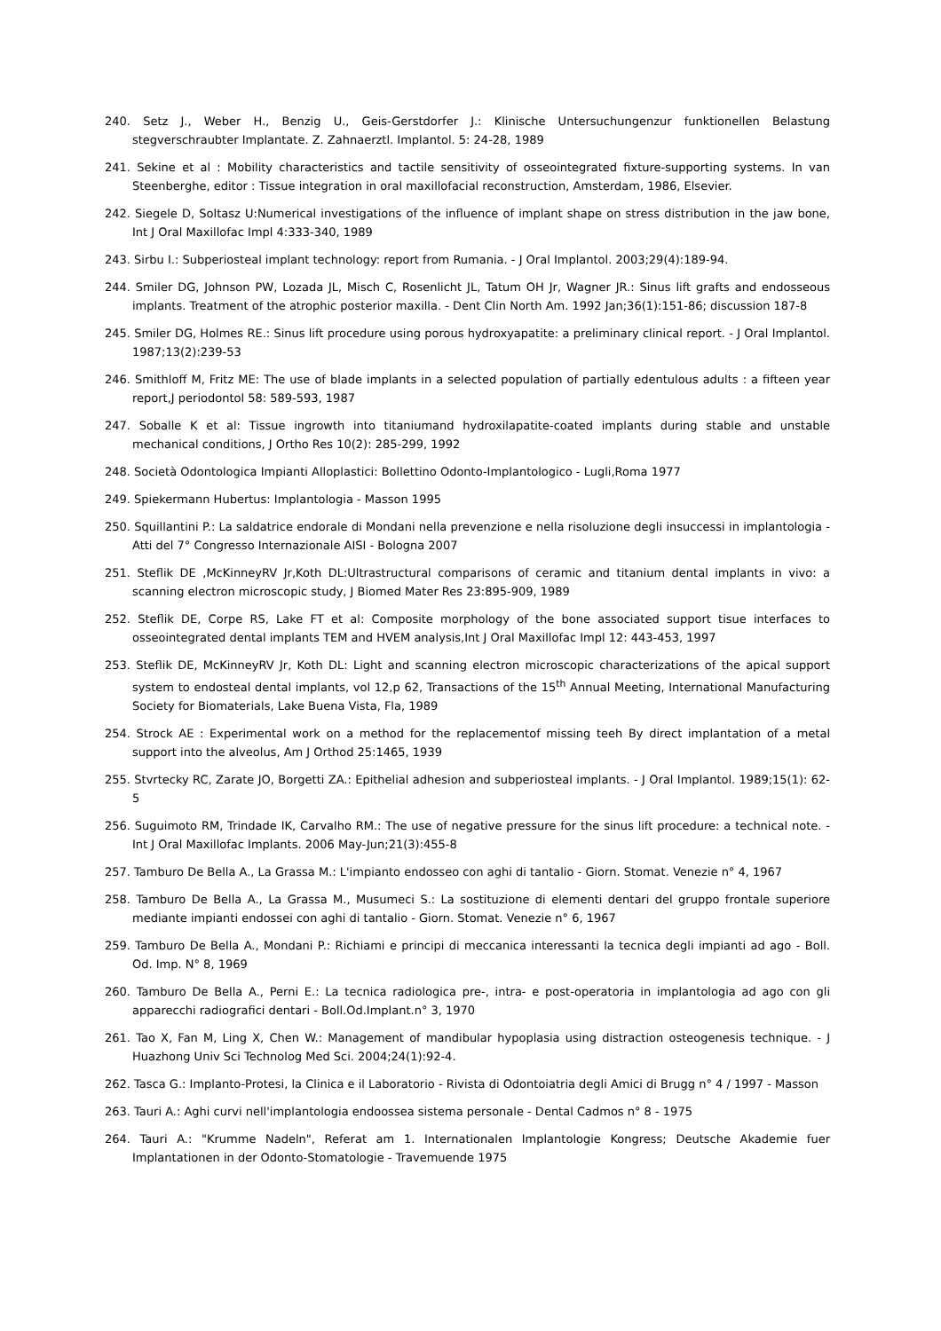240. Setz J., Weber H., Benzig U., Geis-Gerstdorfer J.: Klinische Untersuchungenzur funktionellen Belastung stegverschraubter Implantate. Z. Zahnaerztl. Implantol. 5: 24-28, 1989
241. Sekine et al : Mobility characteristics and tactile sensitivity of osseointegrated fixture-supporting systems. In van Steenberghe, editor : Tissue integration in oral maxillofacial reconstruction, Amsterdam, 1986, Elsevier.
242. Siegele D, Soltasz U:Numerical investigations of the influence of implant shape on stress distribution in the jaw bone, Int J Oral Maxillofac Impl 4:333-340, 1989
243. Sirbu I.: Subperiosteal implant technology: report from Rumania. - J Oral Implantol. 2003;29(4):189-94.
244. Smiler DG, Johnson PW, Lozada JL, Misch C, Rosenlicht JL, Tatum OH Jr, Wagner JR.: Sinus lift grafts and endosseous implants. Treatment of the atrophic posterior maxilla. - Dent Clin North Am. 1992 Jan;36(1):151-86; discussion 187-8
245. Smiler DG, Holmes RE.: Sinus lift procedure using porous hydroxyapatite: a preliminary clinical report. - J Oral Implantol. 1987;13(2):239-53
246. Smithloff M, Fritz ME: The use of blade implants in a selected population of partially edentulous adults : a fifteen year report,J periodontol 58: 589-593, 1987
247. Soballe K et al: Tissue ingrowth into titaniumand hydroxilapatite-coated implants during stable and unstable mechanical conditions, J Ortho Res 10(2): 285-299, 1992
248. Società Odontologica Impianti Alloplastici: Bollettino Odonto-Implantologico - Lugli,Roma 1977
249. Spiekermann Hubertus: Implantologia - Masson 1995
250. Squillantini P.: La saldatrice endorale di Mondani nella prevenzione e nella risoluzione degli insuccessi in implantologia - Atti del 7° Congresso Internazionale AISI - Bologna 2007
251. Steflik DE ,McKinneyRV Jr,Koth DL:Ultrastructural comparisons of ceramic and titanium dental implants in vivo: a scanning electron microscopic study, J Biomed Mater Res 23:895-909, 1989
252. Steflik DE, Corpe RS, Lake FT et al: Composite morphology of the bone associated support tisue interfaces to osseointegrated dental implants TEM and HVEM analysis,Int J Oral Maxillofac Impl 12: 443-453, 1997
253. Steflik DE, McKinneyRV Jr, Koth DL: Light and scanning electron microscopic characterizations of the apical support system to endosteal dental implants, vol 12,p 62, Transactions of the 15<sup>th</sup> Annual Meeting, International Manufacturing Society for Biomaterials, Lake Buena Vista, Fla, 1989
254. Strock AE : Experimental work on a method for the replacementof missing teeh By direct implantation of a metal support into the alveolus, Am J Orthod 25:1465, 1939
255. Stvrtecky RC, Zarate JO, Borgetti ZA.: Epithelial adhesion and subperiosteal implants. - J Oral Implantol. 1989;15(1): 62-5
256. Suguimoto RM, Trindade IK, Carvalho RM.: The use of negative pressure for the sinus lift procedure: a technical note. - Int J Oral Maxillofac Implants. 2006 May-Jun;21(3):455-8
257. Tamburo De Bella A., La Grassa M.: L'impianto endosseo con aghi di tantalio - Giorn. Stomat. Venezie n° 4, 1967
258. Tamburo De Bella A., La Grassa M., Musumeci S.: La sostituzione di elementi dentari del gruppo frontale superiore mediante impianti endossei con aghi di tantalio - Giorn. Stomat. Venezie n° 6, 1967
259. Tamburo De Bella A., Mondani P.: Richiami e principi di meccanica interessanti la tecnica degli impianti ad ago - Boll. Od. Imp. N° 8, 1969
260. Tamburo De Bella A., Perni E.: La tecnica radiologica pre-, intra- e post-operatoria in implantologia ad ago con gli apparecchi radiografici dentari - Boll.Od.Implant.n° 3, 1970
261. Tao X, Fan M, Ling X, Chen W.: Management of mandibular hypoplasia using distraction osteogenesis technique. - J Huazhong Univ Sci Technolog Med Sci. 2004;24(1):92-4.
262. Tasca G.: Implanto-Protesi, la Clinica e il Laboratorio - Rivista di Odontoiatria degli Amici di Brugg n° 4 / 1997 - Masson
263. Tauri A.: Aghi curvi nell'implantologia endoossea sistema personale - Dental Cadmos n° 8 - 1975
264. Tauri A.: "Krumme Nadeln", Referat am 1. Internationalen Implantologie Kongress; Deutsche Akademie fuer Implantationen in der Odonto-Stomatologie - Travemuende 1975